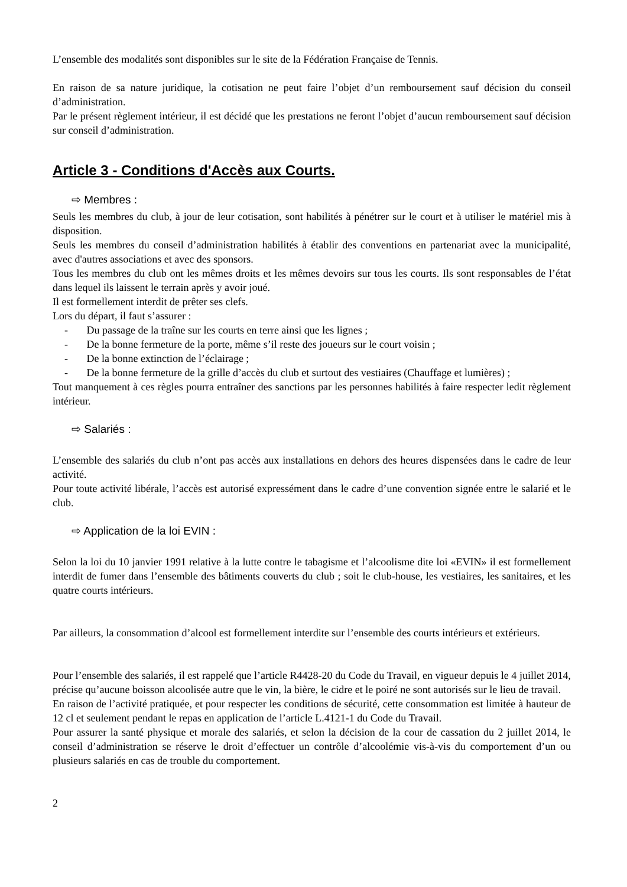L’ensemble des modalités sont disponibles sur le site de la Fédération Française de Tennis.
En raison de sa nature juridique, la cotisation ne peut faire l’objet d’un remboursement sauf décision du conseil d’administration.
Par le présent règlement intérieur, il est décidé que les prestations ne feront l’objet d’aucun remboursement sauf décision sur conseil d’administration.
Article 3 - Conditions d'Accès aux Courts.
⇨ Membres :
Seuls les membres du club, à jour de leur cotisation, sont habilités à pénétrer sur le court et à utiliser le matériel mis à disposition.
Seuls les membres du conseil d’administration habilités à établir des conventions en partenariat avec la municipalité, avec d'autres associations et avec des sponsors.
Tous les membres du club ont les mêmes droits et les mêmes devoirs sur tous les courts. Ils sont responsables de l’état dans lequel ils laissent le terrain après y avoir joué.
Il est formellement interdit de prêter ses clefs.
Lors du départ, il faut s’assurer :
- Du passage de la traîne sur les courts en terre ainsi que les lignes ;
- De la bonne fermeture de la porte, même s’il reste des joueurs sur le court voisin ;
- De la bonne extinction de l’éclairage ;
- De la bonne fermeture de la grille d’accès du club et surtout des vestiaires (Chauffage et lumières) ;
Tout manquement à ces règles pourra entraîner des sanctions par les personnes habilités à faire respecter ledit règlement intérieur.
⇨ Salariés :
L’ensemble des salariés du club n’ont pas accès aux installations en dehors des heures dispensées dans le cadre de leur activité.
Pour toute activité libérale, l’accès est autorisé expressément dans le cadre d’une convention signée entre le salarié et le club.
⇨ Application de la loi EVIN :
Selon la loi du 10 janvier 1991 relative à la lutte contre le tabagisme et l’alcoolisme dite loi «EVIN» il est formellement interdit de fumer dans l’ensemble des bâtiments couverts du club ; soit le club-house, les vestiaires, les sanitaires, et les quatre courts intérieurs.
Par ailleurs, la consommation d’alcool est formellement interdite sur l’ensemble des courts intérieurs et extérieurs.
Pour l’ensemble des salariés, il est rappelé que l’article R4428-20 du Code du Travail, en vigueur depuis le 4 juillet 2014, précise qu’aucune boisson alcoolisée autre que le vin, la bière, le cidre et le poiré ne sont autorisés sur le lieu de travail.
En raison de l’activité pratiquée, et pour respecter les conditions de sécurité, cette consommation est limitée à hauteur de 12 cl et seulement pendant le repas en application de l’article L.4121-1 du Code du Travail.
Pour assurer la santé physique et morale des salariés, et selon la décision de la cour de cassation du 2 juillet 2014, le conseil d’administration se réserve le droit d’effectuer un contrôle d’alcoolémie vis-à-vis du comportement d’un ou plusieurs salariés en cas de trouble du comportement.
2